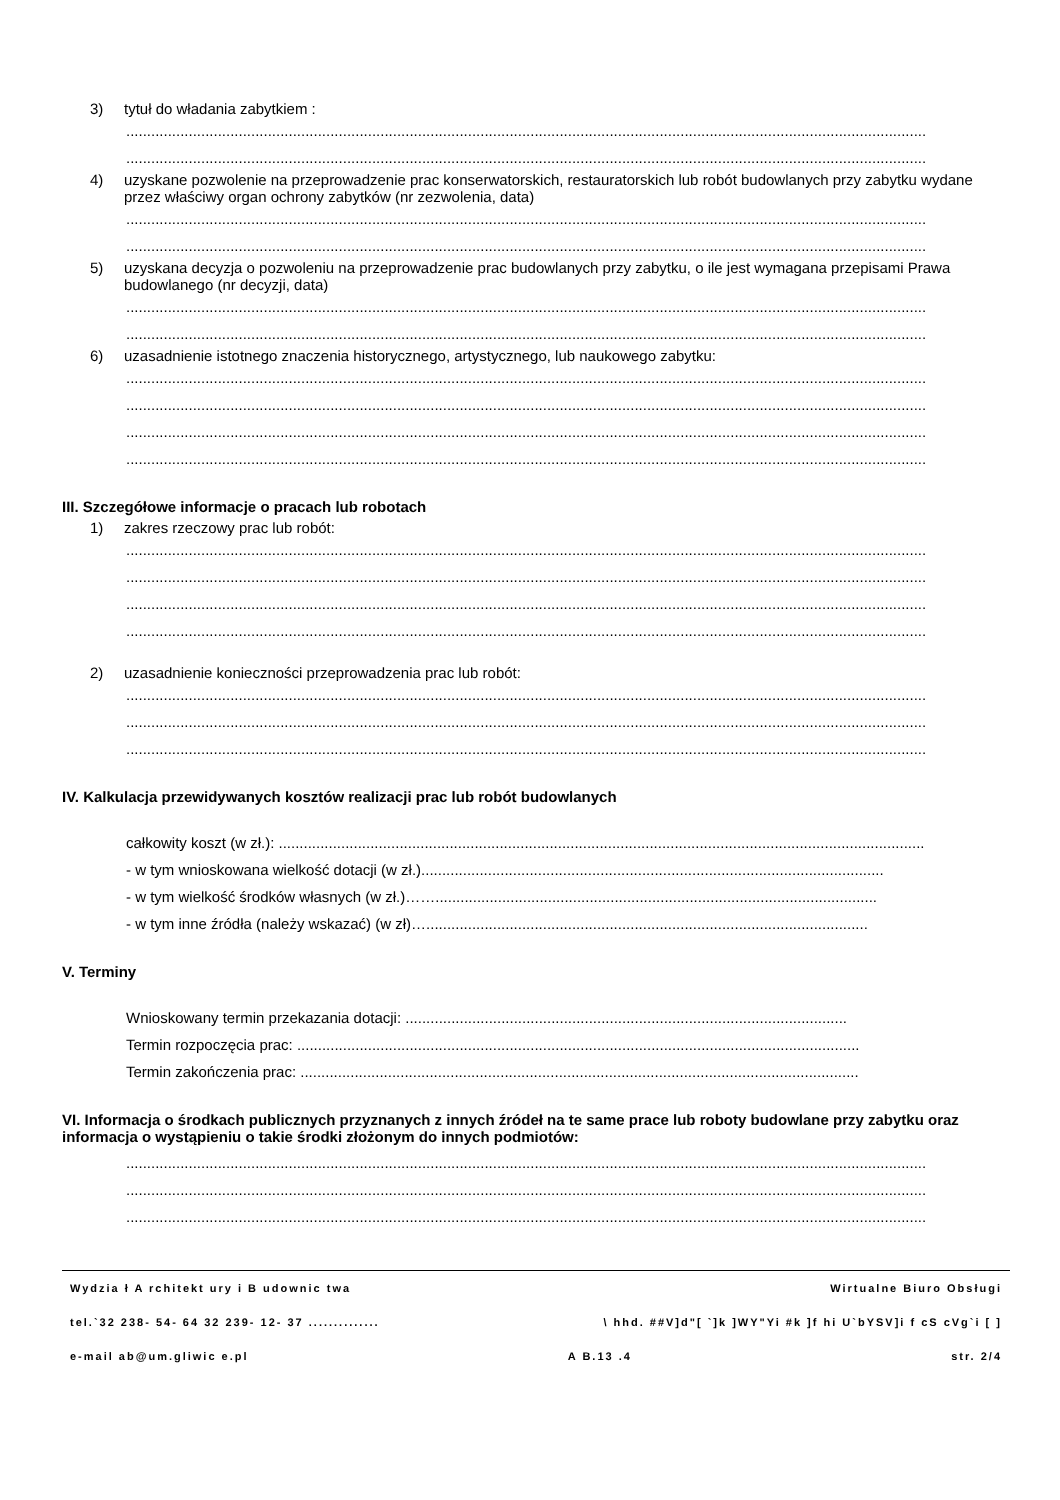3) tytuł do władania zabytkiem :
................................................................................................................................................................................................
................................................................................................................................................................................................
4) uzyskane pozwolenie na przeprowadzenie prac konserwatorskich, restauratorskich lub robót budowlanych przy zabytku wydane przez właściwy organ ochrony zabytków (nr zezwolenia, data)
................................................................................................................................................................................................
................................................................................................................................................................................................
5) uzyskana decyzja o pozwoleniu na przeprowadzenie prac budowlanych przy zabytku, o ile jest wymagana przepisami Prawa budowlanego (nr decyzji, data)
................................................................................................................................................................................................
................................................................................................................................................................................................
6) uzasadnienie istotnego znaczenia historycznego, artystycznego, lub naukowego zabytku:
................................................................................................................................................................................................
................................................................................................................................................................................................
................................................................................................................................................................................................
................................................................................................................................................................................................
III. Szczegółowe informacje o pracach lub robotach
1) zakres rzeczowy prac lub robót:
................................................................................................................................................................................................
................................................................................................................................................................................................
................................................................................................................................................................................................
................................................................................................................................................................................................
2) uzasadnienie konieczności przeprowadzenia prac lub robót:
................................................................................................................................................................................................
................................................................................................................................................................................................
................................................................................................................................................................................................
IV. Kalkulacja przewidywanych kosztów realizacji prac lub robót budowlanych
całkowity koszt (w zł.): ...........................................................................................................................................................
- w tym wnioskowana wielkość dotacji (w zł.)...............................................................................................................
- w tym wielkość środków własnych (w zł.)……..........................................................................................................
- w tym inne źródła (należy wskazać) (w zł)…..........................................................................................................
V. Terminy
Wnioskowany termin przekazania dotacji: ..........................................................................................................
Termin rozpoczęcia prac: .......................................................................................................................................
Termin zakończenia prac: ......................................................................................................................................
VI. Informacja o środkach publicznych przyznanych z innych źródeł na te same prace lub roboty budowlane przy zabytku oraz informacja o wystąpieniu o takie środki złożonym do innych podmiotów:
................................................................................................................................................................................................
................................................................................................................................................................................................
................................................................................................................................................................................................
Wydzia ł A rchitekt ury i B udownic twa Wirtualne Biuro Obsługi
tel.`32 238- 54- 64 32 239- 12- 37 .............. \ hhd. ##V]d"[ `]k ]WY"Yi #k ]f hi U`bYSV]i f cS cVg`i [ ]
e-mail ab@um.gliwic e.pl A B.13 .4 str. 2/4